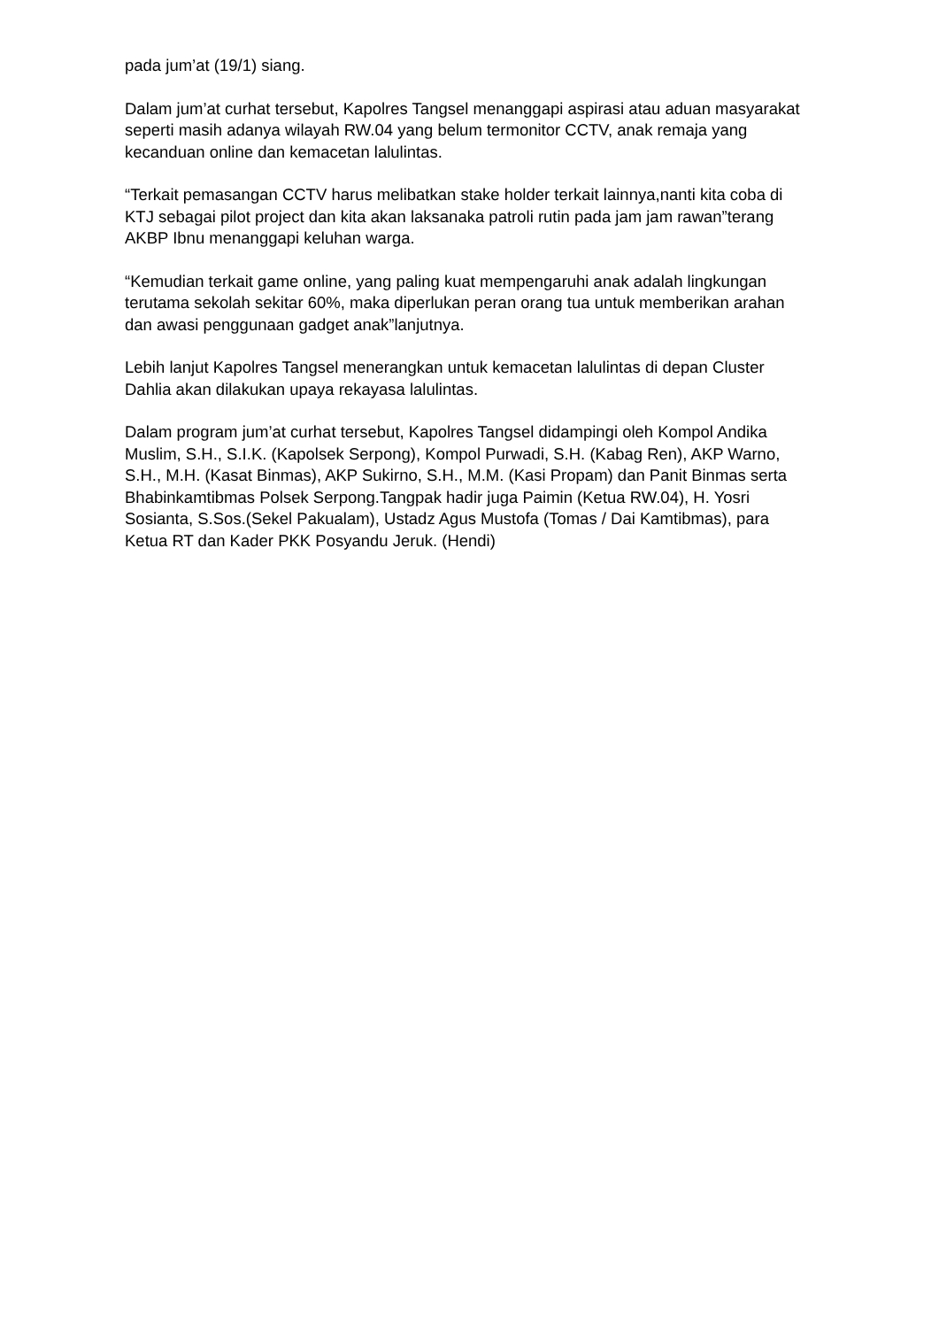pada jum’at (19/1) siang.
Dalam jum’at curhat tersebut, Kapolres Tangsel menanggapi aspirasi atau aduan masyarakat seperti masih adanya wilayah RW.04 yang belum termonitor CCTV, anak remaja yang kecanduan online dan kemacetan lalulintas.
“Terkait pemasangan CCTV harus melibatkan stake holder terkait lainnya,nanti kita coba di KTJ sebagai pilot project dan kita akan laksanaka patroli rutin pada jam jam rawan”terang AKBP Ibnu menanggapi keluhan warga.
“Kemudian terkait game online, yang paling kuat mempengaruhi anak adalah lingkungan terutama sekolah sekitar 60%, maka diperlukan peran orang tua untuk memberikan arahan dan awasi penggunaan gadget anak”lanjutnya.
Lebih lanjut Kapolres Tangsel menerangkan untuk kemacetan lalulintas di depan Cluster Dahlia akan dilakukan upaya rekayasa lalulintas.
Dalam program jum’at curhat tersebut, Kapolres Tangsel didampingi oleh Kompol Andika Muslim, S.H., S.I.K. (Kapolsek Serpong), Kompol Purwadi, S.H. (Kabag Ren), AKP Warno, S.H., M.H. (Kasat Binmas), AKP Sukirno, S.H., M.M. (Kasi Propam) dan Panit Binmas serta Bhabinkamtibmas Polsek Serpong.Tangpak hadir juga Paimin (Ketua RW.04), H. Yosri Sosianta, S.Sos.(Sekel Pakualam), Ustadz Agus Mustofa (Tomas / Dai Kamtibmas), para Ketua RT dan Kader PKK Posyandu Jeruk. (Hendi)